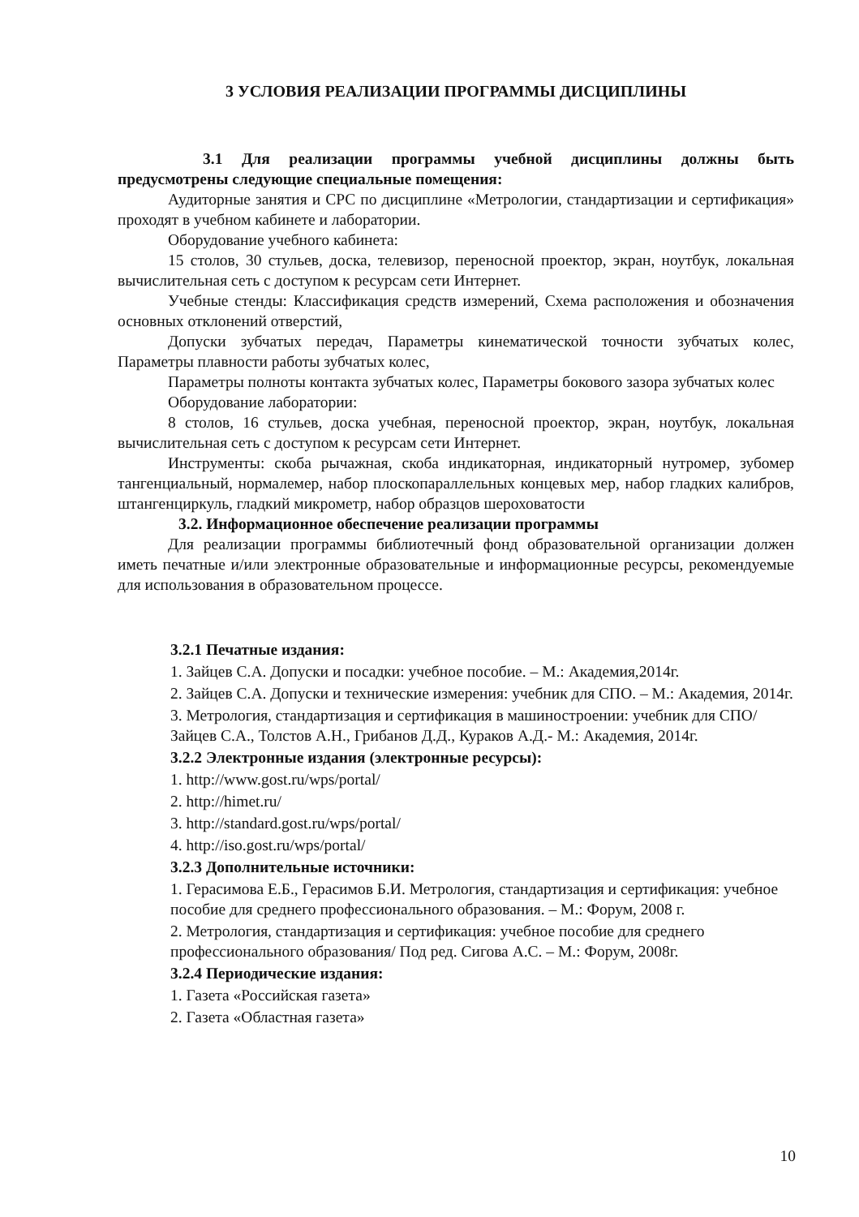3 УСЛОВИЯ РЕАЛИЗАЦИИ ПРОГРАММЫ ДИСЦИПЛИНЫ
3.1 Для реализации программы учебной дисциплины должны быть предусмотрены следующие специальные помещения:
Аудиторные занятия и СРС по дисциплине «Метрологии, стандартизации и сертификация» проходят в учебном кабинете и лаборатории.
Оборудование учебного кабинета:
15 столов, 30 стульев, доска, телевизор, переносной проектор, экран, ноутбук, локальная вычислительная сеть с доступом к ресурсам сети Интернет.
Учебные стенды: Классификация средств измерений, Схема расположения и обозначения основных отклонений отверстий,
Допуски зубчатых передач, Параметры кинематической точности зубчатых колес, Параметры плавности работы зубчатых колес,
Параметры полноты контакта зубчатых колес, Параметры бокового зазора зубчатых колес
Оборудование лаборатории:
8 столов, 16 стульев, доска учебная, переносной проектор, экран, ноутбук, локальная вычислительная сеть с доступом к ресурсам сети Интернет.
Инструменты: скоба рычажная, скоба индикаторная, индикаторный нутромер, зубомер тангенциальный, нормалемер, набор плоскопараллельных концевых мер, набор гладких калибров, штангенциркуль, гладкий микрометр, набор образцов шероховатости
3.2. Информационное обеспечение реализации программы
Для реализации программы библиотечный фонд образовательной организации должен иметь печатные и/или электронные образовательные и информационные ресурсы, рекомендуемые для использования в образовательном процессе.
3.2.1 Печатные издания:
1. Зайцев С.А. Допуски и посадки: учебное пособие. – М.: Академия,2014г.
2. Зайцев С.А. Допуски и технические измерения: учебник для СПО. – М.: Академия, 2014г.
3. Метрология, стандартизация и сертификация в машиностроении: учебник для СПО/ Зайцев С.А., Толстов А.Н., Грибанов Д.Д., Кураков А.Д.- М.: Академия, 2014г.
3.2.2 Электронные издания (электронные ресурсы):
1. http://www.gost.ru/wps/portal/
2. http://himet.ru/
3. http://standard.gost.ru/wps/portal/
4. http://iso.gost.ru/wps/portal/
3.2.3 Дополнительные источники:
1. Герасимова Е.Б., Герасимов Б.И. Метрология, стандартизация и сертификация: учебное пособие для среднего профессионального образования. – М.: Форум, 2008 г.
2. Метрология, стандартизация и сертификация: учебное пособие для среднего профессионального образования/ Под ред. Сигова А.С. – М.: Форум, 2008г.
3.2.4 Периодические издания:
1. Газета «Российская газета»
2. Газета «Областная газета»
10